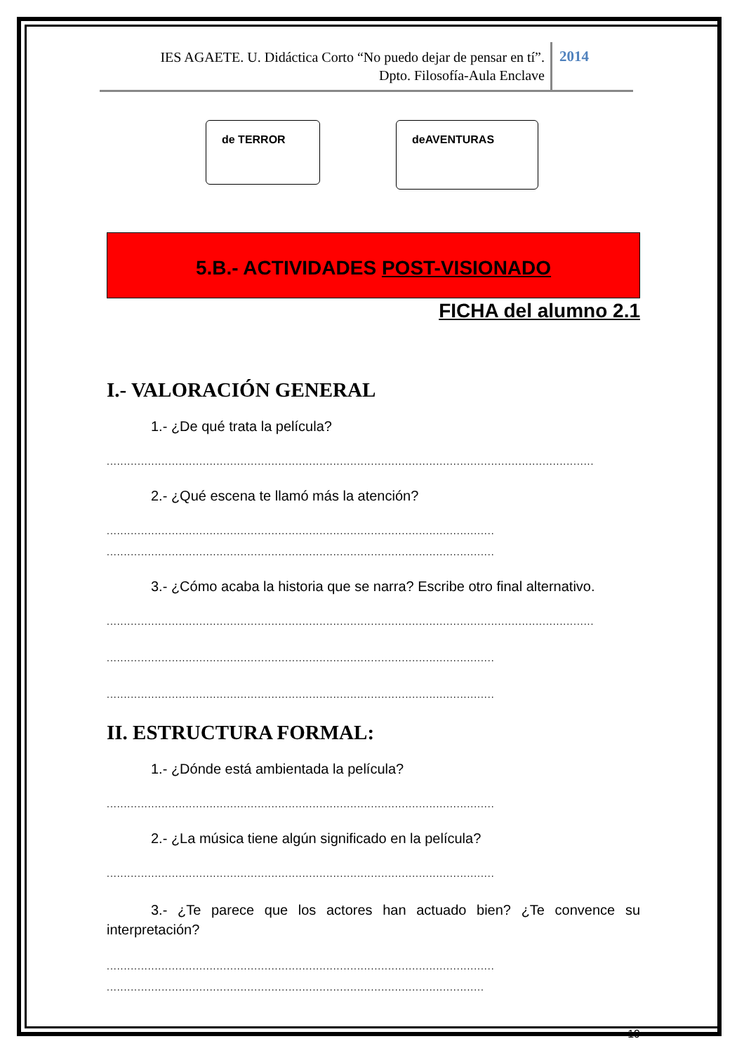IES AGAETE. U. Didáctica Corto “No puedo dejar de pensar en tí”.
Dpto. Filosofía-Aula Enclave
2014
de TERROR deAVENTURAS
5.B.- ACTIVIDADES POST-VISIONADO
FICHA del alumno 2.1
I.- VALORACIÓN GENERAL
1.- ¿De qué trata la película?
..............................................................................................................................................
2.- ¿Qué escena te llamó más la atención?
.................................................................................................................
.................................................................................................................
3.- ¿Cómo acaba la historia que se narra? Escribe otro final alternativo.
..............................................................................................................................................
.................................................................................................................
.................................................................................................................
II. ESTRUCTURA FORMAL:
1.- ¿Dónde está ambientada la película?
.................................................................................................................
2.- ¿La música tiene algún significado en la película?
.................................................................................................................
3.- ¿Te parece que los actores han actuado bien? ¿Te convence su interpretación?
.................................................................................................................
..............................................................................................................
19